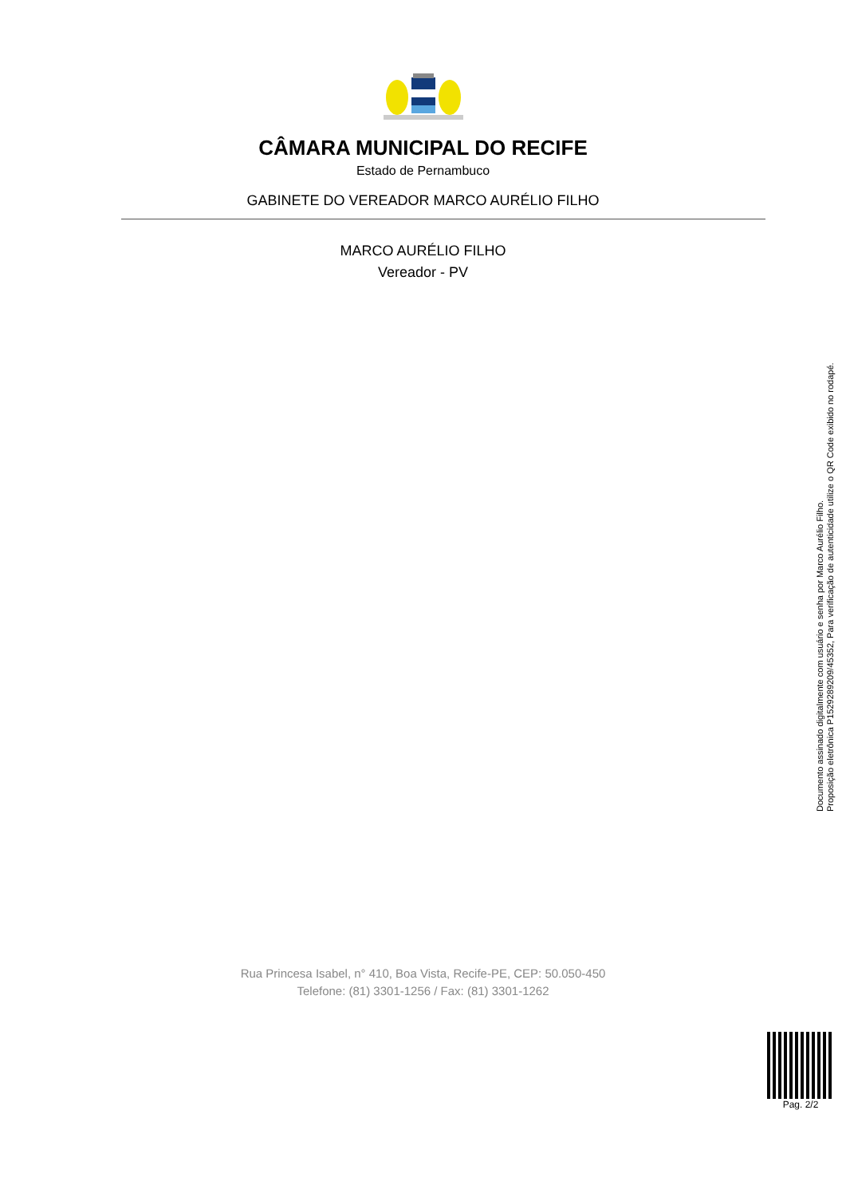CÂMARA MUNICIPAL DO RECIFE
Estado de Pernambuco
GABINETE DO VEREADOR MARCO AURÉLIO FILHO
MARCO AURÉLIO FILHO
Vereador - PV
Documento assinado digitalmente com usuário e senha por Marco Aurélio Filho.
Proposição eletrônica P15292892​09/45352, Para verificação de autenticidade utilize o QR Code exibido no rodapé.
Rua Princesa Isabel, n° 410, Boa Vista, Recife-PE, CEP: 50.050-450
Telefone: (81) 3301-1256 / Fax: (81) 3301-1262
Pag. 2/2